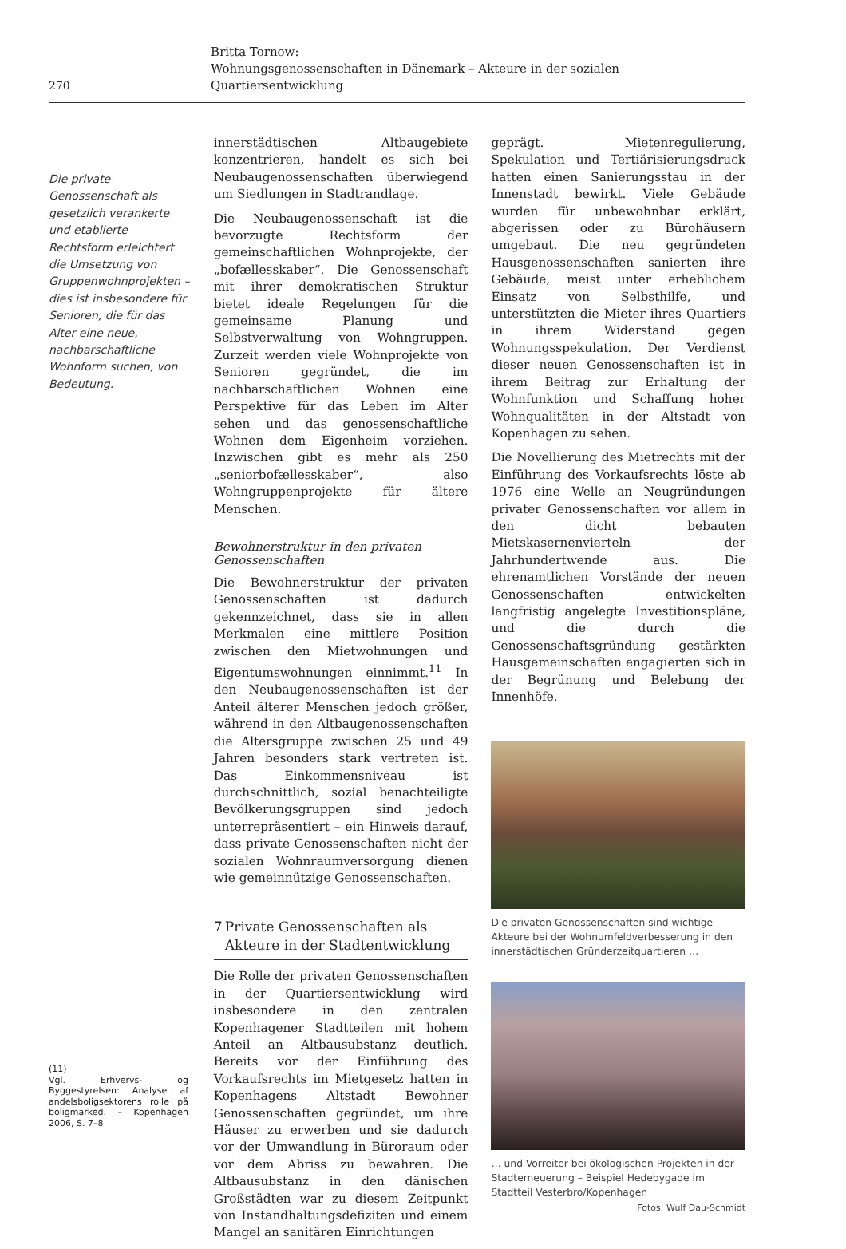270
Britta Tornow:
Wohnungsgenossenschaften in Dänemark – Akteure in der sozialen Quartiersentwicklung
Die private Genossenschaft als gesetzlich verankerte und etablierte Rechtsform erleichtert die Umsetzung von Gruppenwohnprojekten – dies ist insbesondere für Senioren, die für das Alter eine neue, nachbarschaftliche Wohnform suchen, von Bedeutung.
(11)
Vgl. Erhvervs- og Byggestyrelsen: Analyse af andelsboligsektorens rolle på boligmarked. – Kopenhagen 2006, S. 7–8
innerstädtischen Altbaugebiete konzentrieren, handelt es sich bei Neubaugenossenschaften überwiegend um Siedlungen in Stadtrandlage.
Die Neubaugenossenschaft ist die bevorzugte Rechtsform der gemeinschaftlichen Wohnprojekte, der „bofællesskaber“. Die Genossenschaft mit ihrer demokratischen Struktur bietet ideale Regelungen für die gemeinsame Planung und Selbstverwaltung von Wohngruppen. Zurzeit werden viele Wohnprojekte von Senioren gegründet, die im nachbarschaftlichen Wohnen eine Perspektive für das Leben im Alter sehen und das genossenschaftliche Wohnen dem Eigenheim vorziehen. Inzwischen gibt es mehr als 250 „seniorbofællesskaber“, also Wohngruppenprojekte für ältere Menschen.
Bewohnerstruktur in den privaten Genossenschaften
Die Bewohnerstruktur der privaten Genossenschaften ist dadurch gekennzeichnet, dass sie in allen Merkmalen eine mittlere Position zwischen den Mietwohnungen und Eigentumswohnungen einnimmt.<sup>11</sup> In den Neubaugenossenschaften ist der Anteil älterer Menschen jedoch größer, während in den Altbaugenossenschaften die Altersgruppe zwischen 25 und 49 Jahren besonders stark vertreten ist. Das Einkommensniveau ist durchschnittlich, sozial benachteiligte Bevölkerungsgruppen sind jedoch unterrepräsentiert – ein Hinweis darauf, dass private Genossenschaften nicht der sozialen Wohnraumversorgung dienen wie gemeinnützige Genossenschaften.
7 Private Genossenschaften als Akteure in der Stadtentwicklung
Die Rolle der privaten Genossenschaften in der Quartiersentwicklung wird insbesondere in den zentralen Kopenhagener Stadtteilen mit hohem Anteil an Altbausubstanz deutlich. Bereits vor der Einführung des Vorkaufsrechts im Mietgesetz hatten in Kopenhagens Altstadt Bewohner Genossenschaften gegründet, um ihre Häuser zu erwerben und sie dadurch vor der Umwandlung in Büroraum oder vor dem Abriss zu bewahren. Die Altbausubstanz in den dänischen Großstädten war zu diesem Zeitpunkt von Instandhaltungsdefiziten und einem Mangel an sanitären Einrichtungen
geprägt. Mietenregulierung, Spekulation und Tertiärisierungsdruck hatten einen Sanierungsstau in der Innenstadt bewirkt. Viele Gebäude wurden für unbewohnbar erklärt, abgerissen oder zu Bürohäusern umgebaut. Die neu gegründeten Hausgenossenschaften sanierten ihre Gebäude, meist unter erheblichem Einsatz von Selbsthilfe, und unterstützten die Mieter ihres Quartiers in ihrem Widerstand gegen Wohnungsspekulation. Der Verdienst dieser neuen Genossenschaften ist in ihrem Beitrag zur Erhaltung der Wohnfunktion und Schaffung hoher Wohnqualitäten in der Altstadt von Kopenhagen zu sehen.
Die Novellierung des Mietrechts mit der Einführung des Vorkaufsrechts löste ab 1976 eine Welle an Neugründungen privater Genossenschaften vor allem in den dicht bebauten Mietskasernenvierteln der Jahrhundertwende aus. Die ehrenamtlichen Vorstände der neuen Genossenschaften entwickelten langfristig angelegte Investitionspläne, und die durch die Genossenschaftsgründung gestärkten Hausgemeinschaften engagierten sich in der Begrünung und Belebung der Innenhöfe.
Die privaten Genossenschaften sind wichtige Akteure bei der Wohnumfeldverbesserung in den innerstädtischen Gründerzeitquartieren …
… und Vorreiter bei ökologischen Projekten in der Stadterneuerung – Beispiel Hedebygade im Stadtteil Vesterbro/Kopenhagen
Fotos: Wulf Dau-Schmidt